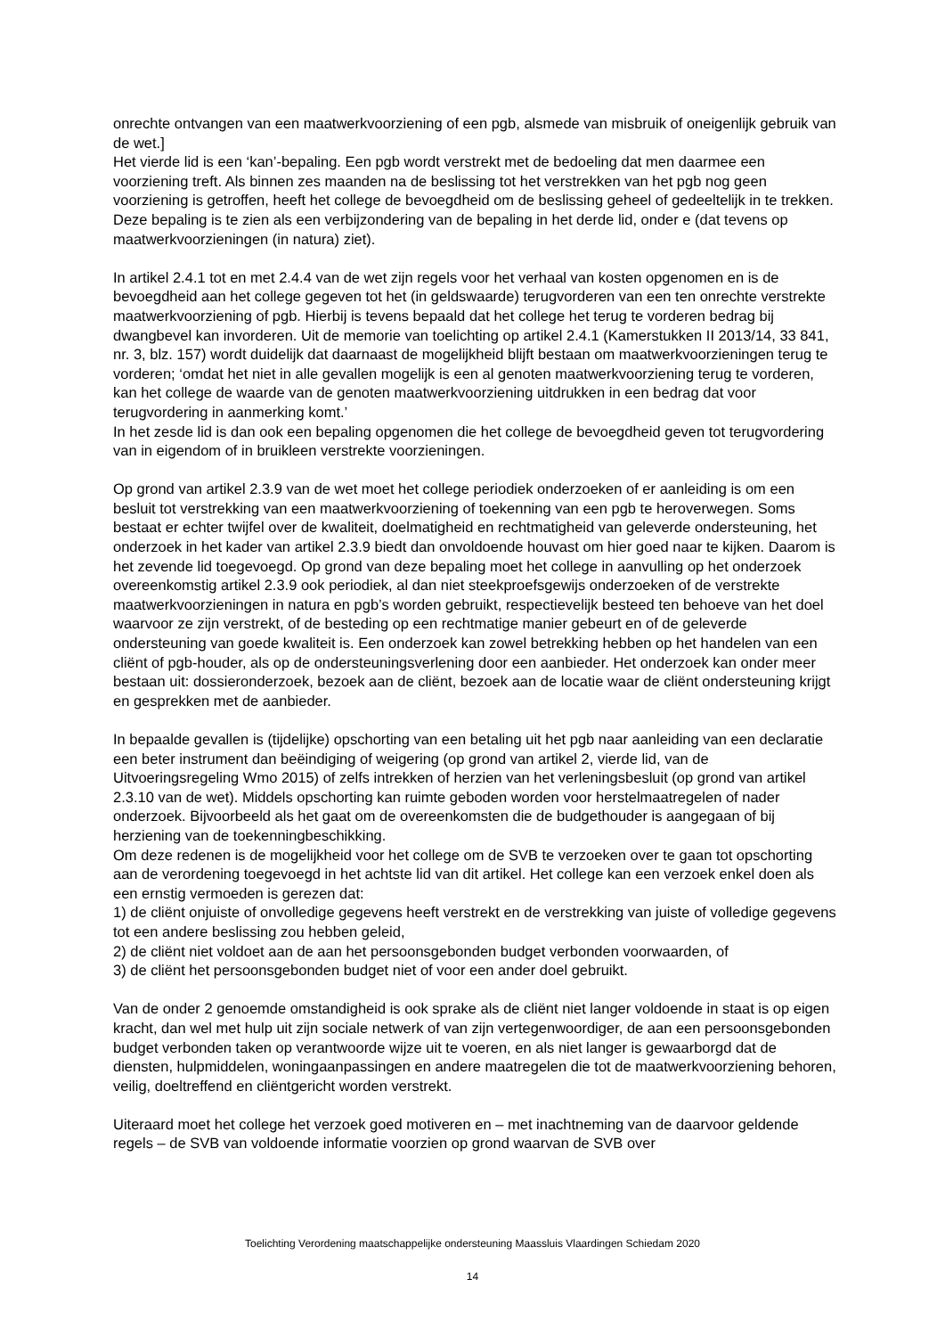onrechte ontvangen van een maatwerkvoorziening of een pgb, alsmede van misbruik of oneigenlijk gebruik van de wet.]
Het vierde lid is een ‘kan’-bepaling. Een pgb wordt verstrekt met de bedoeling dat men daarmee een voorziening treft. Als binnen zes maanden na de beslissing tot het verstrekken van het pgb nog geen voorziening is getroffen, heeft het college de bevoegdheid om de beslissing geheel of gedeeltelijk in te trekken. Deze bepaling is te zien als een verbijzondering van de bepaling in het derde lid, onder e (dat tevens op maatwerkvoorzieningen (in natura) ziet).
In artikel 2.4.1 tot en met 2.4.4 van de wet zijn regels voor het verhaal van kosten opgenomen en is de bevoegdheid aan het college gegeven tot het (in geldswaarde) terugvorderen van een ten onrechte verstrekte maatwerkvoorziening of pgb. Hierbij is tevens bepaald dat het college het terug te vorderen bedrag bij dwangbevel kan invorderen. Uit de memorie van toelichting op artikel 2.4.1 (Kamerstukken II 2013/14, 33 841, nr. 3, blz. 157) wordt duidelijk dat daarnaast de mogelijkheid blijft bestaan om maatwerkvoorzieningen terug te vorderen; ‘omdat het niet in alle gevallen mogelijk is een al genoten maatwerkvoorziening terug te vorderen, kan het college de waarde van de genoten maatwerkvoorziening uitdrukken in een bedrag dat voor terugvordering in aanmerking komt.’
In het zesde lid is dan ook een bepaling opgenomen die het college de bevoegdheid geven tot terugvordering van in eigendom of in bruikleen verstrekte voorzieningen.
Op grond van artikel 2.3.9 van de wet moet het college periodiek onderzoeken of er aanleiding is om een besluit tot verstrekking van een maatwerkvoorziening of toekenning van een pgb te heroverwegen. Soms bestaat er echter twijfel over de kwaliteit, doelmatigheid en rechtmatigheid van geleverde ondersteuning, het onderzoek in het kader van artikel 2.3.9 biedt dan onvoldoende houvast om hier goed naar te kijken. Daarom is het zevende lid toegevoegd. Op grond van deze bepaling moet het college in aanvulling op het onderzoek overeenkomstig artikel 2.3.9 ook periodiek, al dan niet steekproefsgewijs onderzoeken of de verstrekte maatwerkvoorzieningen in natura en pgb’s worden gebruikt, respectievelijk besteed ten behoeve van het doel waarvoor ze zijn verstrekt, of de besteding op een rechtmatige manier gebeurt en of de geleverde ondersteuning van goede kwaliteit is. Een onderzoek kan zowel betrekking hebben op het handelen van een cliënt of pgb-houder, als op de ondersteuningsverlening door een aanbieder. Het onderzoek kan onder meer bestaan uit: dossieronderzoek, bezoek aan de cliënt, bezoek aan de locatie waar de cliënt ondersteuning krijgt en gesprekken met de aanbieder.
In bepaalde gevallen is (tijdelijke) opschorting van een betaling uit het pgb naar aanleiding van een declaratie een beter instrument dan beëindiging of weigering (op grond van artikel 2, vierde lid, van de Uitvoeringsregeling Wmo 2015) of zelfs intrekken of herzien van het verleningsbesluit (op grond van artikel 2.3.10 van de wet). Middels opschorting kan ruimte geboden worden voor herstelmaatregelen of nader onderzoek. Bijvoorbeeld als het gaat om de overeenkomsten die de budgethouder is aangegaan of bij herziening van de toekenningbeschikking.
Om deze redenen is de mogelijkheid voor het college om de SVB te verzoeken over te gaan tot opschorting aan de verordening toegevoegd in het achtste lid van dit artikel. Het college kan een verzoek enkel doen als een ernstig vermoeden is gerezen dat:
1) de cliënt onjuiste of onvolledige gegevens heeft verstrekt en de verstrekking van juiste of volledige gegevens tot een andere beslissing zou hebben geleid,
2) de cliënt niet voldoet aan de aan het persoonsgebonden budget verbonden voorwaarden, of
3) de cliënt het persoonsgebonden budget niet of voor een ander doel gebruikt.
Van de onder 2 genoemde omstandigheid is ook sprake als de cliënt niet langer voldoende in staat is op eigen kracht, dan wel met hulp uit zijn sociale netwerk of van zijn vertegenwoordiger, de aan een persoonsgebonden budget verbonden taken op verantwoorde wijze uit te voeren, en als niet langer is gewaarborgd dat de diensten, hulpmiddelen, woningaanpassingen en andere maatregelen die tot de maatwerkvoorziening behoren, veilig, doeltreffend en cliëntgericht worden verstrekt.
Uiteraard moet het college het verzoek goed motiveren en – met inachtneming van de daarvoor geldende regels – de SVB van voldoende informatie voorzien op grond waarvan de SVB over
Toelichting Verordening maatschappelijke ondersteuning Maassluis Vlaardingen Schiedam 2020
14